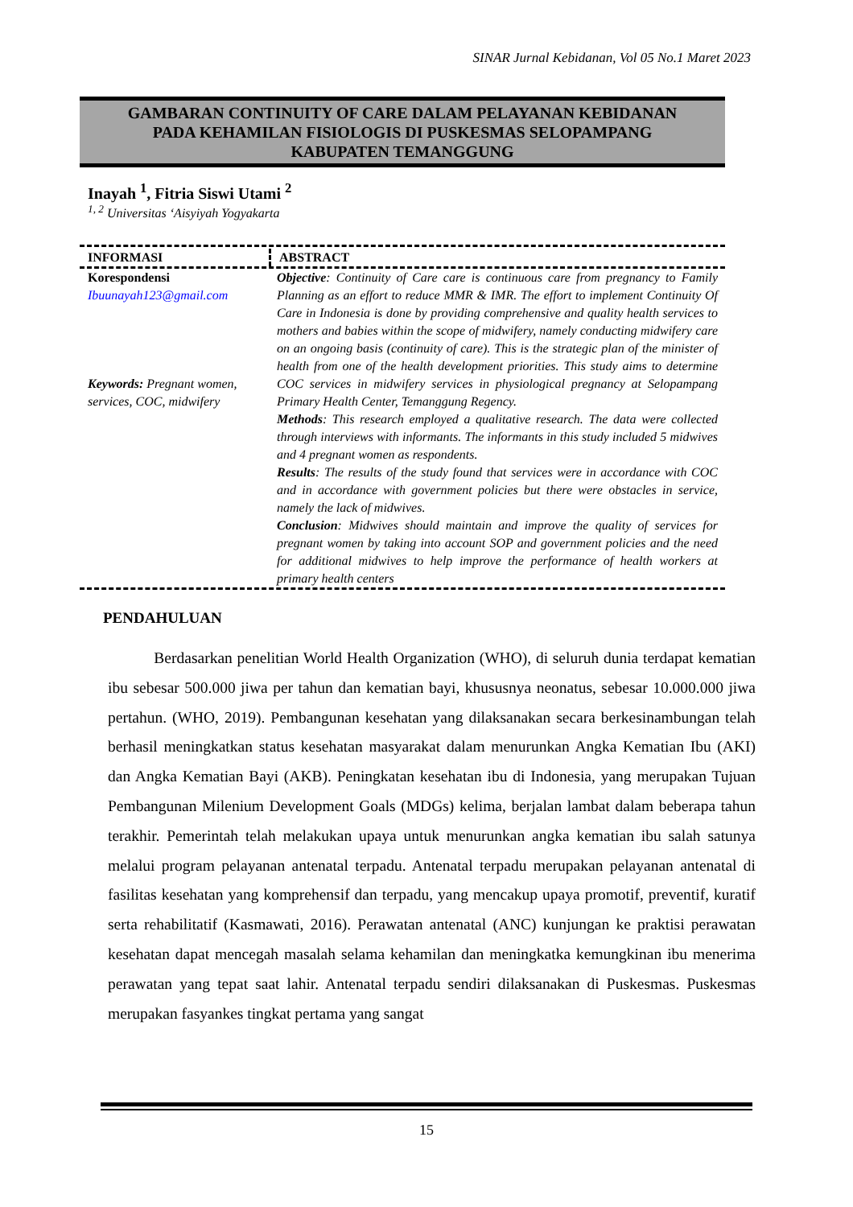SINAR Jurnal Kebidanan, Vol 05 No.1 Maret 2023
GAMBARAN CONTINUITY OF CARE DALAM PELAYANAN KEBIDANAN
PADA KEHAMILAN FISIOLOGIS DI PUSKESMAS SELOPAMPANG
KABUPATEN TEMANGGUNG
Inayah <sup>1</sup>, Fitria Siswi Utami <sup>2</sup>
<sup>1, 2</sup> Universitas ‘Aisyiyah Yogyakarta
INFORMASI ABSTRACT
Korespondensi
Ibuunayah123@gmail.com
Keywords: Pregnant women, services, COC, midwifery
Objective: Continuity of Care care is continuous care from pregnancy to Family Planning as an effort to reduce MMR & IMR. The effort to implement Continuity Of Care in Indonesia is done by providing comprehensive and quality health services to mothers and babies within the scope of midwifery, namely conducting midwifery care on an ongoing basis (continuity of care). This is the strategic plan of the minister of health from one of the health development priorities. This study aims to determine COC services in midwifery services in physiological pregnancy at Selopampang Primary Health Center, Temanggung Regency.
Methods: This research employed a qualitative research. The data were collected through interviews with informants. The informants in this study included 5 midwives and 4 pregnant women as respondents.
Results: The results of the study found that services were in accordance with COC and in accordance with government policies but there were obstacles in service, namely the lack of midwives.
Conclusion: Midwives should maintain and improve the quality of services for pregnant women by taking into account SOP and government policies and the need for additional midwives to help improve the performance of health workers at primary health centers
PENDAHULUAN
Berdasarkan penelitian World Health Organization (WHO), di seluruh dunia terdapat kematian ibu sebesar 500.000 jiwa per tahun dan kematian bayi, khususnya neonatus, sebesar 10.000.000 jiwa pertahun. (WHO, 2019). Pembangunan kesehatan yang dilaksanakan secara berkesinambungan telah berhasil meningkatkan status kesehatan masyarakat dalam menurunkan Angka Kematian Ibu (AKI) dan Angka Kematian Bayi (AKB). Peningkatan kesehatan ibu di Indonesia, yang merupakan Tujuan Pembangunan Milenium Development Goals (MDGs) kelima, berjalan lambat dalam beberapa tahun terakhir. Pemerintah telah melakukan upaya untuk menurunkan angka kematian ibu salah satunya melalui program pelayanan antenatal terpadu. Antenatal terpadu merupakan pelayanan antenatal di fasilitas kesehatan yang komprehensif dan terpadu, yang mencakup upaya promotif, preventif, kuratif serta rehabilitatif (Kasmawati, 2016). Perawatan antenatal (ANC) kunjungan ke praktisi perawatan kesehatan dapat mencegah masalah selama kehamilan dan meningkatka kemungkinan ibu menerima perawatan yang tepat saat lahir. Antenatal terpadu sendiri dilaksanakan di Puskesmas. Puskesmas merupakan fasyankes tingkat pertama yang sangat
15